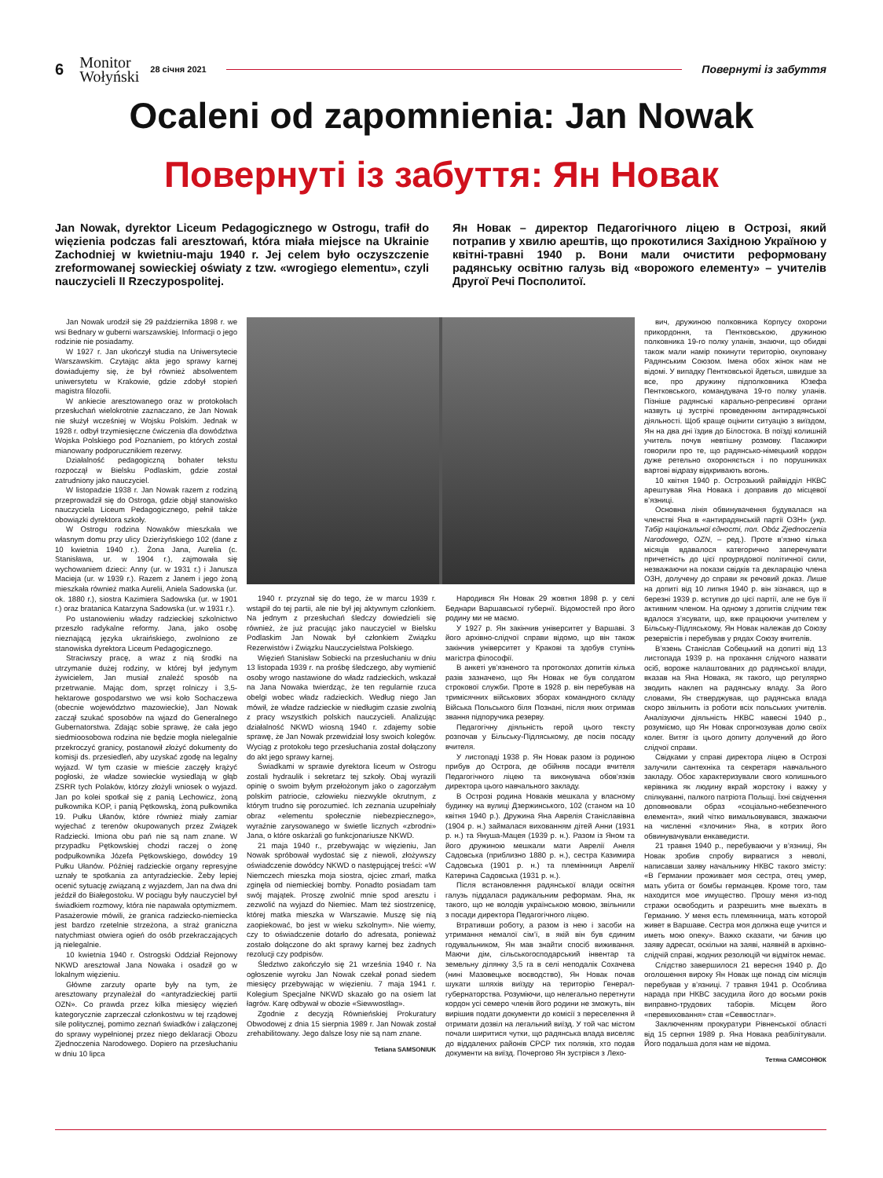6 Monitor
Wołyński 28 січня 2021 Повернуті із забуття
Ocaleni od zapomnienia: Jan Nowak
Повернуті із забуття: Ян Новак
Jan Nowak, dyrektor Liceum Pedagogicznego w Ostrogu, trafił do więzienia podczas fali aresztowań, która miała miejsce na Ukrainie Zachodniej w kwietniu-maju 1940 r. Jej celem było oczyszczenie zreformowanej sowieckiej oświaty z tzw. «wrogiego elementu», czyli nauczycieli II Rzeczypospolitej.
Ян Новак – директор Педагогічного ліцею в Острозі, який потрапив у хвилю арештів, що прокотилися Західною Україною у квітні-травні 1940 р. Вони мали очистити реформовану радянську освітню галузь від «ворожого елементу» – учителів Другої Речі Посполитої.
Jan Nowak urodził się 29 października 1898 r. we wsi Bednary w guberni warszawskiej. Informacji o jego rodzinie nie posiadamy.
W 1927 r. Jan ukończył studia na Uniwersytecie Warszawskim. Czytając akta jego sprawy karnej dowiadujemy się, że był również absolwentem uniwersytetu w Krakowie, gdzie zdobył stopień magistra filozofii.
W ankiecie aresztowanego oraz w protokołach przesłuchań wielokrotnie zaznaczano, że Jan Nowak nie służył wcześniej w Wojsku Polskim. Jednak w 1928 r. odbył trzymiesięczne ćwiczenia dla dowództwa Wojska Polskiego pod Poznaniem, po których został mianowany podporucznikiem rezerwy.
Działalność pedagogiczną bohater tekstu rozpoczął w Bielsku Podlaskim, gdzie został zatrudniony jako nauczyciel.
W listopadzie 1938 r. Jan Nowak razem z rodziną przeprowadził się do Ostroga, gdzie objął stanowisko nauczyciela Liceum Pedagogicznego, pełnił także obowiązki dyrektora szkoły.
W Ostrogu rodzina Nowaków mieszkała we własnym domu przy ulicy Dzierżyńskiego 102 (dane z 10 kwietnia 1940 r.). Żona Jana, Aurelia (c. Stanisława, ur. w 1904 r.), zajmowała się wychowaniem dzieci: Anny (ur. w 1931 r.) i Janusza Macieja (ur. w 1939 r.). Razem z Janem i jego żoną mieszkała również matka Aurelii, Aniela Sadowska (ur. ok. 1880 r.), siostra Kazimiera Sadowska (ur. w 1901 r.) oraz bratanica Katarzyna Sadowska (ur. w 1931 r.).
Po ustanowieniu władzy radzieckiej szkolnictwo przeszło radykalne reformy. Jana, jako osobę nieznającą języka ukraińskiego, zwolniono ze stanowiska dyrektora Liceum Pedagogicznego.
Straciwszy pracę, a wraz z nią środki na utrzymanie dużej rodziny, w której był jedynym żywicielem, Jan musiał znaleźć sposób na przetrwanie. Mając dom, sprzęt rolniczy i 3,5-hektarowe gospodarstwo we wsi koło Sochaczewa (obecnie województwo mazowieckie), Jan Nowak zaczął szukać sposobów na wjazd do Generalnego Gubernatorstwa. Zdając sobie sprawę, że cała jego siedmioosobowa rodzina nie będzie mogła nielegalnie przekroczyć granicy, postanowił złożyć dokumenty do komisji ds. przesiedleń, aby uzyskać zgodę na legalny wyjazd. W tym czasie w mieście zaczęły krążyć pogłoski, że władze sowieckie wysiedlają w głąb ZSRR tych Polaków, którzy złożyli wniosek o wyjazd. Jan po kolei spotkał się z panią Lechowicz, żoną pułkownika KOP, i panią Pętkowską, żoną pułkownika 19. Pułku Ułanów, które również miały zamiar wyjechać z terenów okupowanych przez Związek Radziecki. Imiona obu pań nie są nam znane. W przypadku Pętkowskiej chodzi raczej o żonę podpułkownika Józefa Pętkowskiego, dowódcy 19 Pułku Ułanów. Później radzieckie organy represyjne uznały te spotkania za antyradzieckie. Żeby lepiej ocenić sytuację związaną z wyjazdem, Jan na dwa dni jeździł do Białegostoku. W pociągu były nauczyciel był świadkiem rozmowy, która nie napawała optymizmem. Pasażerowie mówili, że granica radziecko-niemiecka jest bardzo rzetelnie strzeżona, a straż graniczna natychmiast otwiera ogień do osób przekraczających ją nielegalnie.
10 kwietnia 1940 r. Ostrogski Oddział Rejonowy NKWD aresztował Jana Nowaka i osadził go w lokalnym więzieniu.
Główne zarzuty oparte były na tym, że aresztowany przynależał do «antyradzieckiej partii OZN». Co prawda przez kilka miesięcy więzień kategorycznie zaprzeczał członkostwu w tej rządowej sile politycznej, pomimo zeznań świadków i załączonej do sprawy wypełnionej przez niego deklaracji Obozu Zjednoczenia Narodowego. Dopiero na przesłuchaniu w dniu 10 lipca
1940 r. przyznał się do tego, że w marcu 1939 r. wstąpił do tej partii, ale nie był jej aktywnym członkiem. Na jednym z przesłuchań śledczy dowiedzieli się również, że już pracując jako nauczyciel w Bielsku Podlaskim Jan Nowak był członkiem Związku Rezerwistów i Związku Nauczycielstwa Polskiego.
Więzień Stanisław Sobiecki na przesłuchaniu w dniu 13 listopada 1939 r. na prośbę śledczego, aby wymienić osoby wrogo nastawione do władz radzieckich, wskazał na Jana Nowaka twierdząc, że ten regularnie rzuca obelgi wobec władz radzieckich. Według niego Jan mówił, że władze radzieckie w niedługim czasie zwolnią z pracy wszystkich polskich nauczycieli. Analizując działalność NKWD wiosną 1940 r. zdajemy sobie sprawę, że Jan Nowak przewidział losy swoich kolegów. Wyciąg z protokołu tego przesłuchania został dołączony do akt jego sprawy karnej.
Świadkami w sprawie dyrektora liceum w Ostrogu zostali hydraulik i sekretarz tej szkoły. Obaj wyrazili opinię o swoim byłym przełożonym jako o zagorzałym polskim patriocie, człowieku niezwykle okrutnym, z którym trudno się porozumieć. Ich zeznania uzupełniały obraz «elementu społecznie niebezpiecznego», wyraźnie zarysowanego w świetle licznych «zbrodni» Jana, o które oskarżali go funkcjonariusze NKWD.
21 maja 1940 r., przebywając w więzieniu, Jan Nowak spróbował wydostać się z niewoli, złożywszy oświadczenie dowódcy NKWD o następującej treści: «W Niemczech mieszka moja siostra, ojciec zmarł, matka zginęła od niemieckiej bomby. Ponadto posiadam tam swój majątek. Proszę zwolnić mnie spod aresztu i zezwolić na wyjazd do Niemiec. Mam też siostrzenicę, której matka mieszka w Warszawie. Muszę się nią zaopiekować, bo jest w wieku szkolnym». Nie wiemy, czy to oświadczenie dotarło do adresata, ponieważ zostało dołączone do akt sprawy karnej bez żadnych rezolucji czy podpisów.
Śledztwo zakończyło się 21 września 1940 r. Na ogłoszenie wyroku Jan Nowak czekał ponad siedem miesięcy przebywając w więzieniu. 7 maja 1941 r. Kolegium Specjalne NKWD skazało go na osiem lat łagrów. Karę odbywał w obozie «Siewwostłag».
Zgodnie z decyzją Równieńskiej Prokuratury Obwodowej z dnia 15 sierpnia 1989 r. Jan Nowak został zrehabilitowany. Jego dalsze losy nie są nam znane.
Tetiana SAMSONIUK
Народився Ян Новак 29 жовтня 1898 р. у селі Беднари Варшавської губернії. Відомостей про його родину ми не маємо.
У 1927 р. Ян закінчив університет у Варшаві. З його архівно-слідчої справи відомо, що він також закінчив університет у Кракові та здобув ступінь магістра філософії.
В анкеті ув’язненого та протоколах допитів кілька разів зазначено, що Ян Новак не був солдатом строкової служби. Проте в 1928 р. він перебував на тримісячних військових зборах командного складу Війська Польського біля Познані, після яких отримав звання підпоручика резерву.
Педагогічну діяльність герой цього тексту розпочав у Більську-Підляському, де посів посаду вчителя.
У листопаді 1938 р. Ян Новак разом із родиною прибув до Острога, де обійняв посади вчителя Педагогічного ліцею та виконувача обов’язків директора цього навчального закладу.
В Острозі родина Новаків мешкала у власному будинку на вулиці Дзержинського, 102 (станом на 10 квітня 1940 р.). Дружина Яна Аврелія Станіславівна (1904 р. н.) займалася вихованням дітей Анни (1931 р. н.) та Януша-Мацея (1939 р. н.). Разом із Яном та його дружиною мешкали мати Аврелії Анеля Садовська (приблизно 1880 р. н.), сестра Казимира Садовська (1901 р. н.) та племінниця Аврелії Катерина Садовська (1931 р. н.).
Після встановлення радянської влади освітня галузь піддалася радикальним реформам. Яна, як такого, що не володів українською мовою, звільнили з посади директора Педагогічного ліцею.
Втративши роботу, а разом із нею і засоби на утримання немалої сім’ї, в якій він був єдиним годувальником, Ян мав знайти спосіб виживання. Маючи дім, сільськогосподарський інвентар та земельну ділянку 3,5 га в селі неподалік Сохачева (нині Мазовецьке воєводство), Ян Новак почав шукати шляхів виїзду на територію Генерал-губернаторства. Розуміючи, що нелегально перетнути кордон усі семеро членів його родини не зможуть, він вирішив подати документи до комісії з переселення й отримати дозвіл на легальний виїзд. У той час містом почали ширитися чутки, що радянська влада виселяє до віддалених районів СРСР тих поляків, хто подав документи на виїзд. Почергово Ян зустрівся з Лехо-
вич, дружиною полковника Корпусу охорони прикордоння, та Пентковською, дружиною полковника 19-го полку уланів, знаючи, що обидві також мали намір покинути територію, окуповану Радянським Союзом. Імена обох жінок нам не відомі. У випадку Пентковської йдеться, швидше за все, про дружину підполковника Юзефа Пентковського, командувача 19-го полку уланів. Пізніше радянські каральнo-репресивні органи назвуть ці зустрічі проведенням антирадянської діяльності. Щоб краще оцінити ситуацію з виїздом, Ян на два дні їздив до Білостока. В поїзді колишній учитель почув невтішну розмову. Пасажири говорили про те, що радянсько-німецький кордон дуже ретельно охороняється і по порушниках вартові відразу відкривають вогонь.
10 квітня 1940 р. Острозький райвідділ НКВС арештував Яна Новака і доправив до місцевої в’язниці.
Основна лінія обвинувачення будувалася на членстві Яна в «антирадянській партії ОЗН» (укр. Табір національної єдності, пол. Obóz Zjednoczenia Narodowego, OZN, – ред.). Проте в’язню кілька місяців вдавалося категорично заперечувати причетність до цієї проурядової політичної сили, незважаючи на покази свідків та декларацію члена ОЗН, долучену до справи як речовий доказ. Лише на допиті від 10 липня 1940 р. він зізнався, що в березні 1939 р. вступив до цієї партії, але не був її активним членом. На одному з допитів слідчим теж вдалося з’ясувати, що, вже працюючи учителем у Більську-Підляському, Ян Новак належав до Союзу резервістів і перебував у рядах Союзу вчителів.
В’язень Станіслав Собецький на допиті від 13 листопада 1939 р. на прохання слідчого назвати осіб, вороже налаштованих до радянської влади, вказав на Яна Новака, як такого, що регулярно зводить наклеп на радянську владу. За його словами, Ян стверджував, що радянська влада скоро звільнить із роботи всіх польських учителів. Аналізуючи діяльність НКВС навесні 1940 р., розуміємо, що Ян Новак спрогнозував долю своїх колег. Витяг із цього допиту долучений до його слідчої справи.
Свідками у справі директора ліцею в Острозі залучили сантехніка та секретаря навчального закладу. Обоє характеризували свого колишнього керівника як людину вкрай жорстоку і важку у спілкуванні, палкого патріота Польщі. Їхні свідчення доповнювали образ «соціально-небезпечного елемента», який чітко вимальовувався, зважаючи на численні «злочини» Яна, в котрих його обвинувачували енкаведисти.
21 травня 1940 р., перебуваючи у в’язниці, Ян Новак зробив спробу вирватися з неволі, написавши заяву начальнику НКВС такого змісту: «В Германии проживает моя сестра, отец умер, мать убита от бомбы германцев. Кроме того, там находится мое имущество. Прошу меня из-под стражи освободить и разрешить мне выехать в Германию. У меня есть племянница, мать которой живет в Варшаве. Сестра моя должна еще учится и иметь мою опеку». Важко сказати, чи бачив цю заяву адресат, оскільки на заяві, наявній в архівно-слідчій справі, жодних резолюцій чи відміток немає.
Слідство завершилося 21 вересня 1940 р. До оголошення вироку Ян Новак ще понад сім місяців перебував у в’язниці. 7 травня 1941 р. Особлива нарада при НКВС засудила його до восьми років виправно-трудових таборів. Місцем його «перевиховання» став «Севвостлаг».
Заключенням прокуратури Рівненської області від 15 серпня 1989 р. Яна Новака реабілітували. Його подальша доля нам не відома.
Тетяна САМСОНЮК